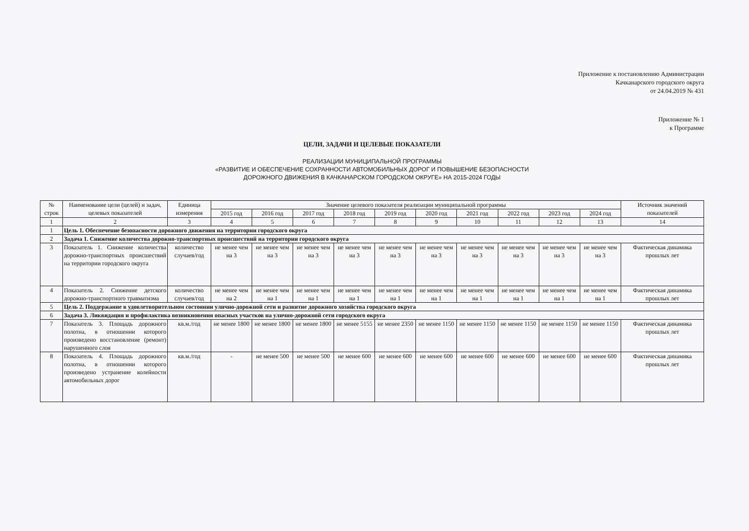Приложение к постановлению Администрации
Качканарского городского округа
от 24.04.2019 № 431
Приложение № 1
к Программе
ЦЕЛИ, ЗАДАЧИ И ЦЕЛЕВЫЕ ПОКАЗАТЕЛИ
РЕАЛИЗАЦИИ МУНИЦИПАЛЬНОЙ ПРОГРАММЫ
«РАЗВИТИЕ И ОБЕСПЕЧЕНИЕ СОХРАННОСТИ АВТОМОБИЛЬНЫХ ДОРОГ И ПОВЫШЕНИЕ БЕЗОПАСНОСТИ
ДОРОЖНОГО ДВИЖЕНИЯ В КАЧКАНАРСКОМ ГОРОДСКОМ ОКРУГЕ» НА 2015-2024 ГОДЫ
| № строк | Наименование цели (целей) и задач, целевых показателей | Единица измерения | Значение целевого показателя реализации муниципальной программы | | | | | | | | | | Источник значений показателей |
| --- | --- | --- | --- | --- | --- | --- | --- | --- | --- | --- | --- | --- | --- |
| | | | 2015 год | 2016 год | 2017 год | 2018 год | 2019 год | 2020 год | 2021 год | 2022 год | 2023 год | 2024 год | |
| 1 | 2 | 3 | 4 | 5 | 6 | 7 | 8 | 9 | 10 | 11 | 12 | 13 | 14 |
| 1 | Цель 1. Обеспечение безопасности дорожного движения на территории городского округа | | | | | | | | | | | | |
| 2 | Задача 1. Снижение количества дорожно-транспортных происшествий на территории городского округа | | | | | | | | | | | | |
| 3 | Показатель 1. Снижение количества дорожно-транспортных происшествий на территории городского округа | количество случаев/год | не менее чем на 3 | не менее чем на 3 | не менее чем на 3 | не менее чем на 3 | не менее чем на 3 | не менее чем на 3 | не менее чем на 3 | не менее чем на 3 | не менее чем на 3 | не менее чем на 3 | Фактическая динамика прошлых лет |
| 4 | Показатель 2. Снижение детского дорожно-транспортного травматизма | количество случаев/год | не менее чем на 2 | не менее чем на 1 | не менее чем на 1 | не менее чем на 1 | не менее чем на 1 | не менее чем на 1 | не менее чем на 1 | не менее чем на 1 | не менее чем на 1 | не менее чем на 1 | Фактическая динамика прошлых лет |
| 5 | Цель 2. Поддержание в удовлетворительном состоянии улично-дорожной сети и развитие дорожного хозяйства городского округа | | | | | | | | | | | | |
| 6 | Задача 3. Ликвидация и профилактика возникновения опасных участков на улично-дорожной сети городского округа | | | | | | | | | | | | |
| 7 | Показатель 3. Площадь дорожного полотна, в отношении которого произведено восстановление (ремонт) нарушенного слоя | кв.м./год | не менее 1800 | не менее 1800 | не менее 1800 | не менее 5155 | не менее 2350 | не менее 1150 | не менее 1150 | не менее 1150 | не менее 1150 | не менее 1150 | Фактическая динамика прошлых лет |
| 8 | Показатель 4. Площадь дорожного полотна, в отношении которого произведено устранение колейности автомобильных дорог | кв.м./год | - | не менее 500 | не менее 500 | не менее 600 | не менее 600 | не менее 600 | не менее 600 | не менее 600 | не менее 600 | не менее 600 | Фактическая динамика прошлых лет |